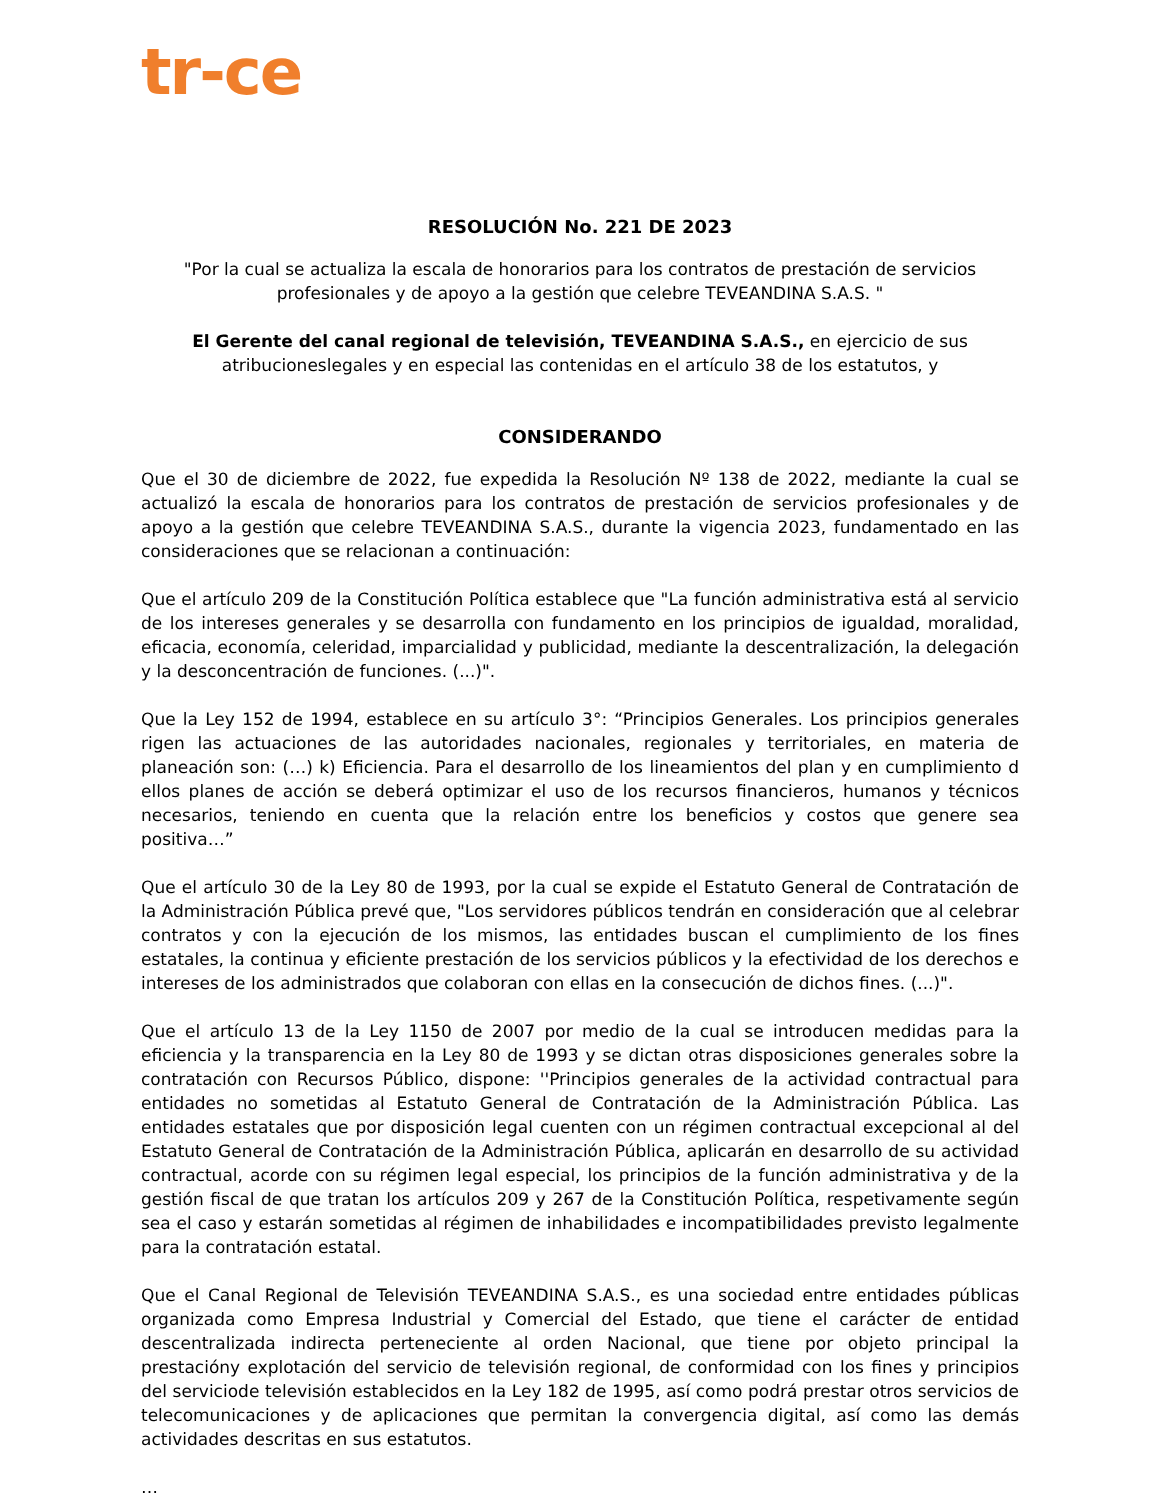tr-ce
RESOLUCIÓN No. 221 DE 2023
"Por la cual se actualiza la escala de honorarios para los contratos de prestación de servicios profesionales y de apoyo a la gestión que celebre TEVEANDINA S.A.S. "
El Gerente del canal regional de televisión, TEVEANDINA S.A.S., en ejercicio de sus atribucioneslegales y en especial las contenidas en el artículo 38 de los estatutos, y
CONSIDERANDO
Que el 30 de diciembre de 2022, fue expedida la Resolución Nº 138 de 2022, mediante la cual se actualizó la escala de honorarios para los contratos de prestación de servicios profesionales y de apoyo a la gestión que celebre TEVEANDINA S.A.S., durante la vigencia 2023, fundamentado en las consideraciones que se relacionan a continuación:
Que el artículo 209 de la Constitución Política establece que "La función administrativa está al servicio de los intereses generales y se desarrolla con fundamento en los principios de igualdad, moralidad, eficacia, economía, celeridad, imparcialidad y publicidad, mediante la descentralización, la delegación y la desconcentración de funciones. (...)".
Que la Ley 152 de 1994, establece en su artículo 3°: “Principios Generales. Los principios generales rigen las actuaciones de las autoridades nacionales, regionales y territoriales, en materia de planeación son: (…) k) Eficiencia. Para el desarrollo de los lineamientos del plan y en cumplimiento d ellos planes de acción se deberá optimizar el uso de los recursos financieros, humanos y técnicos necesarios, teniendo en cuenta que la relación entre los beneficios y costos que genere sea positiva…”
Que el artículo 30 de la Ley 80 de 1993, por la cual se expide el Estatuto General de Contratación de la Administración Pública prevé que, "Los servidores públicos tendrán en consideración que al celebrar contratos y con la ejecución de los mismos, las entidades buscan el cumplimiento de los fines estatales, la continua y eficiente prestación de los servicios públicos y la efectividad de los derechos e intereses de los administrados que colaboran con ellas en la consecución de dichos fines. (...)".
Que el artículo 13 de la Ley 1150 de 2007 por medio de la cual se introducen medidas para la eficiencia y la transparencia en la Ley 80 de 1993 y se dictan otras disposiciones generales sobre la contratación con Recursos Público, dispone: ''Principios generales de la actividad contractual para entidades no sometidas al Estatuto General de Contratación de la Administración Pública. Las entidades estatales que por disposición legal cuenten con un régimen contractual excepcional al del Estatuto General de Contratación de la Administración Pública, aplicarán en desarrollo de su actividad contractual, acorde con su régimen legal especial, los principios de la función administrativa y de la gestión fiscal de que tratan los artículos 209 y 267 de la Constitución Política, respetivamente según sea el caso y estarán sometidas al régimen de inhabilidades e incompatibilidades previsto legalmente para la contratación estatal.
Que el Canal Regional de Televisión TEVEANDINA S.A.S., es una sociedad entre entidades públicas organizada como Empresa Industrial y Comercial del Estado, que tiene el carácter de entidad descentralizada indirecta perteneciente al orden Nacional, que tiene por objeto principal la prestacióny explotación del servicio de televisión regional, de conformidad con los fines y principios del serviciode televisión establecidos en la Ley 182 de 1995, así como podrá prestar otros servicios de telecomunicaciones y de aplicaciones que permitan la convergencia digital, así como las demás actividades descritas en sus estatutos.
…